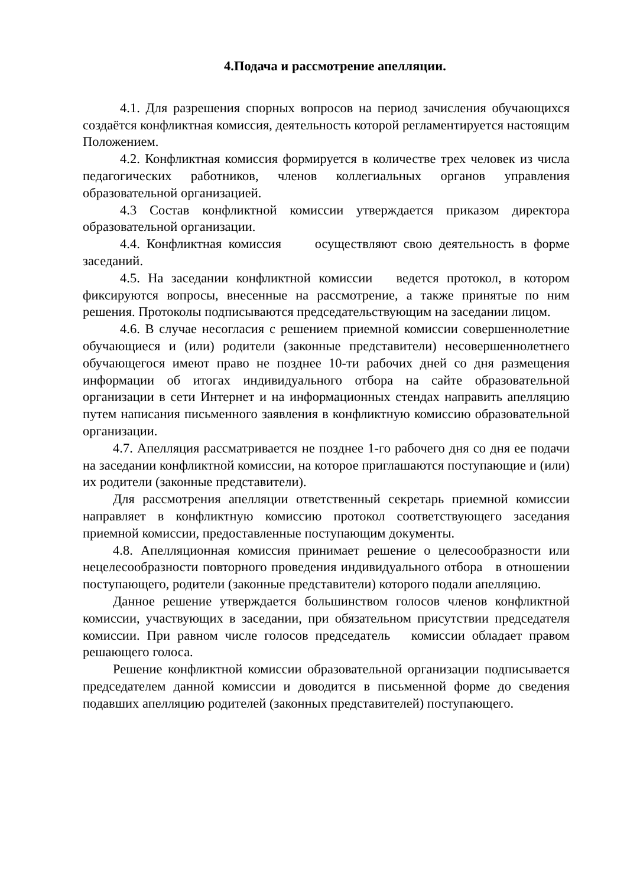4.Подача и рассмотрение апелляции.
4.1. Для разрешения спорных вопросов на период зачисления обучающихся создаётся конфликтная комиссия, деятельность которой регламентируется настоящим Положением.
4.2. Конфликтная комиссия формируется в количестве трех человек из числа педагогических работников, членов коллегиальных органов управления образовательной организацией.
4.3 Состав конфликтной комиссии утверждается приказом директора образовательной организации.
4.4. Конфликтная комиссия осуществляют свою деятельность в форме заседаний.
4.5. На заседании конфликтной комиссии ведется протокол, в котором фиксируются вопросы, внесенные на рассмотрение, а также принятые по ним решения. Протоколы подписываются председательствующим на заседании лицом.
4.6. В случае несогласия с решением приемной комиссии совершеннолетние обучающиеся и (или) родители (законные представители) несовершеннолетнего обучающегося имеют право не позднее 10-ти рабочих дней со дня размещения информации об итогах индивидуального отбора на сайте образовательной организации в сети Интернет и на информационных стендах направить апелляцию путем написания письменного заявления в конфликтную комиссию образовательной организации.
4.7. Апелляция рассматривается не позднее 1-го рабочего дня со дня ее подачи на заседании конфликтной комиссии, на которое приглашаются поступающие и (или) их родители (законные представители).
Для рассмотрения апелляции ответственный секретарь приемной комиссии направляет в конфликтную комиссию протокол соответствующего заседания приемной комиссии, предоставленные поступающим документы.
4.8. Апелляционная комиссия принимает решение о целесообразности или нецелесообразности повторного проведения индивидуального отбора в отношении поступающего, родители (законные представители) которого подали апелляцию.
Данное решение утверждается большинством голосов членов конфликтной комиссии, участвующих в заседании, при обязательном присутствии председателя комиссии. При равном числе голосов председатель комиссии обладает правом решающего голоса.
Решение конфликтной комиссии образовательной организации подписывается председателем данной комиссии и доводится в письменной форме до сведения подавших апелляцию родителей (законных представителей) поступающего.